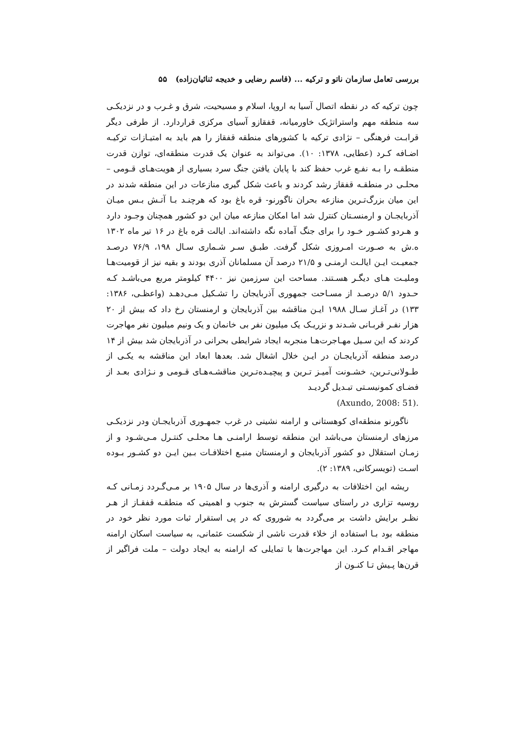بررسی تعامل سازمان ناتو و ترکیه ... (قاسم رضایی و خدیجه ثنائیان‌زاده) ۵۵
چون ترکیه که در نقطه اتصال آسیا به اروپا، اسلام و مسیحیت، شرق و غـرب و در نزدیکـی سه منطقه مهم واستراتژیک خاورمیانه، قفقازو آسیای مرکزی قراردارد. از طرفی دیگر قرابـت فرهنگی – نژادی ترکیه با کشورهای منطقه قفقاز را هم باید به امتیـازات ترکیـه اضـافه کـرد (عطایی، ۱۳۷۸: ۱۰). می‌تواند به عنوان یک قدرت منطقه‌ای، توازن قدرت منطقـه را بـه نفـع غرب حفظ کند با پایان یافتن جنگ سرد بسیاری از هویت‌هـای قـومی – محلـی در منطقـه قفقاز رشد کردند و باعث شکل گیری منازعات در این منطقه شدند در این میان بزرگ‌تـرین منازعه بحران ناگورنو- قره باغ بود که هرچنـد بـا آتـش بـس میـان آذربایجـان و ارمنسـتان کنترل شد اما امکان منازعه میان این دو کشور همچنان وجـود دارد و هـردو کشـور خـود را برای جنگ آماده نگه داشته‌اند. ایالت قره باغ در ۱۶ تیر ماه ۱۳۰۲ ه.ش به صـورت امـروزی شکل گرفت. طبـق سـر شـماری سـال ۱۹۸، ۷۶/۹ درصـد جمعیـت ایـن ایالـت ارمنـی و ۲۱/۵ درصد آن مسلمانان آذری بودند و بقیه نیز از قومیت‌هـا وملیـت هـای دیگـر هسـتند. مساحت این سرزمین نیز ۴۴۰۰ کیلومتر مربع می‌باشـد کـه حـدود ۵/۱ درصـد از مسـاحت جمهوری آذربایجان را تشـکیل مـی‌دهـد (واعظـی، ۱۳۸۶: ۱۳۳) در آغـاز سـال ۱۹۸۸ ایـن مناقشه بین آذربایجان و ارمنستان رخ داد که بیش از ۲۰ هزار نفـر قربـانی شـدند و نزریـک یک میلیون نفر بی خانمان و یک ونیم میلیون نفر مهاجرت کردند که این سـیل مهـاجرت‌هـا منجربه ایجاد شرایطی بحرانی در آذربایجان شد بیش از ۱۴ درصد منطقه آذربایجـان در ایـن خلال اشغال شد. بعدها ابعاد این مناقشه به یکـی از طـولانی‌تـرین، خشـونت آمیـز تـرین و پیچیـده‌تـرین مناقشـه‌هـای قـومی و نـژادی بعـد از فضـای کمونیسـتی تبـدیل گردیـد
(Axundo, 2008: 51).
ناگورنو منطقه‌ای کوهستانی و ارامنه نشینی در غرب جمهـوری آذربایجـان ودر نزدیکـی مرزهای ارمنستان می‌باشد این منطقه توسط ارامنـی هـا محلـی کنتـرل مـی‌شـود و از زمـان استقلال دو کشور آذربایجان و ارمنستان منبـع اختلافـات بـین ایـن دو کشـور بـوده اسـت (تویسرکانی، ۱۳۸۹: ۲).
ریشه این اختلافات به درگیری ارامنه و آذری‌ها در سال ۱۹۰۵ بر مـی‌گـردد زمـانی کـه روسیه تزاری در راستای سیاست گسترش به جنوب و اهمیتی که منطقـه قفقـاز از هـر نظـر برایش داشت بر می‌گردد به شوروی که در پی استقرار ثبات مورد نظر خود در منطقه بود بـا استفاده از خلاء قدرت ناشی از شکست عثمانی، به سیاست اسکان ارامنه مهاجر اقـدام کـرد. این مهاجرت‌ها با تمایلی که ارامنه به ایجاد دولت – ملت فراگیر از قرن‌ها پـیش تـا کنـون از